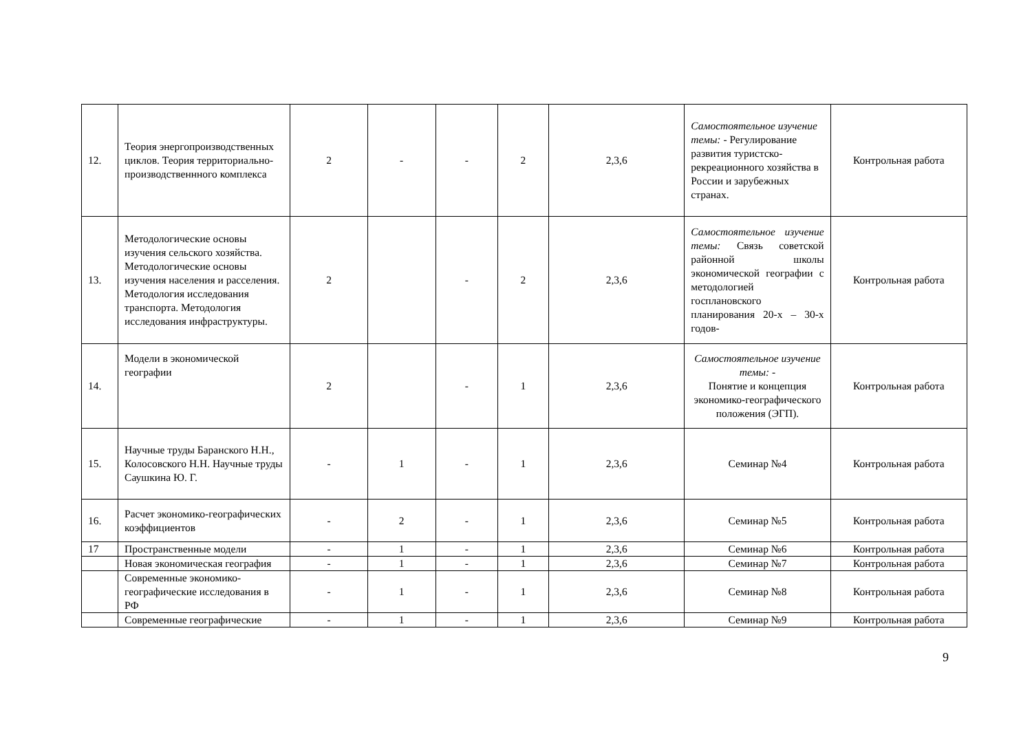| 12. | Теория энергопроизводственных циклов. Теория территориально-производственнного комплекса | 2 | - | - | 2 | 2,3,6 | Самостоятельное изучение темы: - Регулирование развития туристско-рекреационного хозяйства в России и зарубежных странах. | Контрольная работа |
| 13. | Методологические основы изучения сельского хозяйства. Методологические основы изучения населения и расселения. Методология исследования транспорта. Методология исследования инфраструктуры. | 2 | | - | 2 | 2,3,6 | Самостоятельное изучение темы: Связь советской районной школы экономической географии с методологией госплановского планирования 20-х – 30-х годов- | Контрольная работа |
| 14. | Модели в экономической географии | 2 | | - | 1 | 2,3,6 | Самостоятельное изучение темы: - Понятие и концепция экономико-географического положения (ЭГП). | Контрольная работа |
| 15. | Научные труды Баранского Н.Н., Колосовского Н.Н. Научные труды Саушкина Ю. Г. | - | 1 | - | 1 | 2,3,6 | Семинар №4 | Контрольная работа |
| 16. | Расчет экономико-географических коэффициентов | - | 2 | - | 1 | 2,3,6 | Семинар №5 | Контрольная работа |
| 17 | Пространственные модели | - | 1 | - | 1 | 2,3,6 | Семинар №6 | Контрольная работа |
| | Новая экономическая география | - | 1 | - | 1 | 2,3,6 | Семинар №7 | Контрольная работа |
| | Современные экономико-географические исследования в РФ | - | 1 | - | 1 | 2,3,6 | Семинар №8 | Контрольная работа |
| | Современные географические | - | 1 | - | 1 | 2,3,6 | Семинар №9 | Контрольная работа |
9